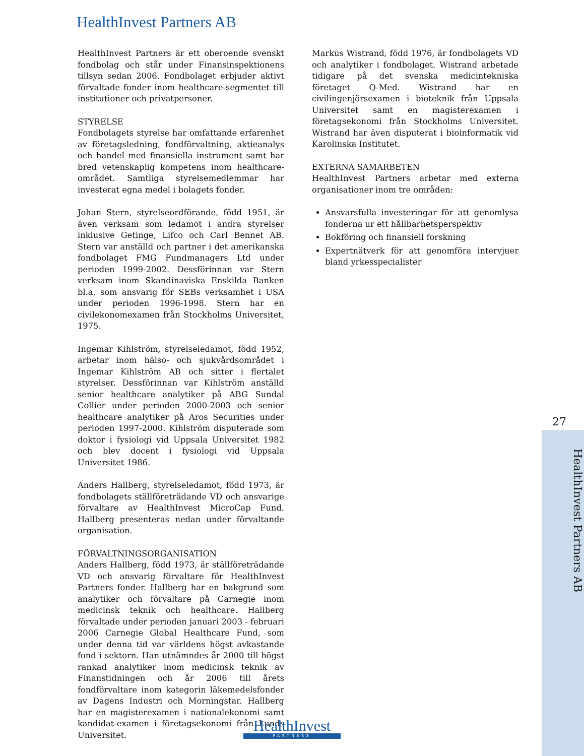HealthInvest Partners AB
HealthInvest Partners är ett oberoende svenskt fondbolag och står under Finansinspektionens tillsyn sedan 2006. Fondbolaget erbjuder aktivt förvaltade fonder inom healthcare-segmentet till institutioner och privatpersoner.
STYRELSE
Fondbolagets styrelse har omfattande erfarenhet av företagsledning, fondförvaltning, aktieanalys och handel med finansiella instrument samt har bred vetenskaplig kompetens inom healthcare-området. Samtliga styrelsemedlemmar har investerat egna medel i bolagets fonder.
Johan Stern, styrelseordförande, född 1951, är även verksam som ledamot i andra styrelser inklusive Getinge, Lifco och Carl Bennet AB. Stern var anställd och partner i det amerikanska fondbolaget FMG Fundmanagers Ltd under perioden 1999-2002. Dessförinnan var Stern verksam inom Skandinaviska Enskilda Banken bl.a. som ansvarig för SEBs verksamhet i USA under perioden 1996-1998. Stern har en civilekonomexamen från Stockholms Universitet, 1975.
Ingemar Kihlström, styrelseledamot, född 1952, arbetar inom hälso- och sjukvårdsområdet i Ingemar Kihlström AB och sitter i flertalet styrelser. Dessförinnan var Kihlström anställd senior healthcare analytiker på ABG Sundal Collier under perioden 2000-2003 och senior healthcare analytiker på Aros Securities under perioden 1997-2000. Kihlström disputerade som doktor i fysiologi vid Uppsala Universitet 1982 och blev docent i fysiologi vid Uppsala Universitet 1986.
Anders Hallberg, styrelseledamot, född 1973, är fondbolagets ställföreträdande VD och ansvarige förvaltare av HealthInvest MicroCap Fund. Hallberg presenteras nedan under förvaltande organisation.
FÖRVALTNINGSORGANISATION
Anders Hallberg, född 1973, är ställföreträdande VD och ansvarig förvaltare för HealthInvest Partners fonder. Hallberg har en bakgrund som analytiker och förvaltare på Carnegie inom medicinsk teknik och healthcare. Hallberg förvaltade under perioden januari 2003 - februari 2006 Carnegie Global Healthcare Fund, som under denna tid var världens högst avkastande fond i sektorn. Han utnämndes år 2000 till högst rankad analytiker inom medicinsk teknik av Finanstidningen och år 2006 till årets fondförvaltare inom kategorin läkemedelsfonder av Dagens Industri och Morningstar. Hallberg har en magisterexamen i nationalekonomi samt kandidat-examen i företagsekonomi från Lunds Universitet.
Markus Wistrand, född 1976, är fondbolagets VD och analytiker i fondbolaget. Wistrand arbetade tidigare på det svenska medicintekniska företaget Q-Med. Wistrand har en civilingenjörsexamen i bioteknik från Uppsala Universitet samt en magisterexamen i företagsekonomi från Stockholms Universitet. Wistrand har även disputerat i bioinformatik vid Karolinska Institutet.
EXTERNA SAMARBETEN
HealthInvest Partners arbetar med externa organisationer inom tre områden:
Ansvarsfulla investeringar för att genomlysa fonderna ur ett hållbarhetsperspektiv
Bokföring och finansiell forskning
Expertnätverk för att genomföra intervjuer bland yrkesspecialister
27
HealthInvest Partners AB
HealthInvest
PARTNERS